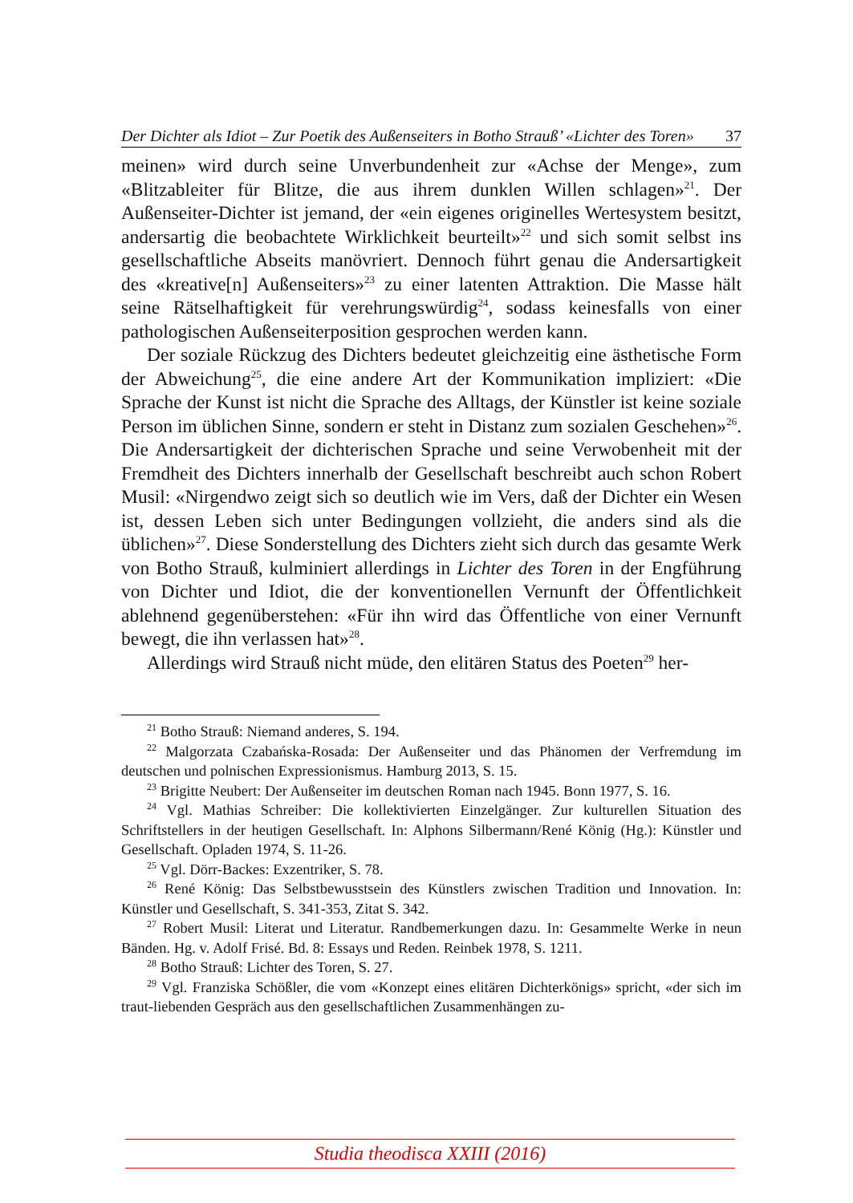Der Dichter als Idiot – Zur Poetik des Außenseiters in Botho Strauß’ «Lichter des Toren» 37
meinen» wird durch seine Unverbundenheit zur «Achse der Menge», zum «Blitzableiter für Blitze, die aus ihrem dunklen Willen schlagen»<sup>21</sup>. Der Außenseiter-Dichter ist jemand, der «ein eigenes originelles Wertesystem besitzt, andersartig die beobachtete Wirklichkeit beurteilt»<sup>22</sup> und sich somit selbst ins gesellschaftliche Abseits manövriert. Dennoch führt genau die Andersartigkeit des «kreative[n] Außenseiters»<sup>23</sup> zu einer latenten Attraktion. Die Masse hält seine Rätselhaftigkeit für verehrungswürdig<sup>24</sup>, sodass keinesfalls von einer pathologischen Außenseiterposition gesprochen werden kann.
Der soziale Rückzug des Dichters bedeutet gleichzeitig eine ästhetische Form der Abweichung<sup>25</sup>, die eine andere Art der Kommunikation impliziert: «Die Sprache der Kunst ist nicht die Sprache des Alltags, der Künstler ist keine soziale Person im üblichen Sinne, sondern er steht in Distanz zum sozialen Geschehen»<sup>26</sup>. Die Andersartigkeit der dichterischen Sprache und seine Verwobenheit mit der Fremdheit des Dichters innerhalb der Gesellschaft beschreibt auch schon Robert Musil: «Nirgendwo zeigt sich so deutlich wie im Vers, daß der Dichter ein Wesen ist, dessen Leben sich unter Bedingungen vollzieht, die anders sind als die üblichen»<sup>27</sup>. Diese Sonderstellung des Dichters zieht sich durch das gesamte Werk von Botho Strauß, kulminiert allerdings in Lichter des Toren in der Engführung von Dichter und Idiot, die der konventionellen Vernunft der Öffentlichkeit ablehnend gegenüberstehen: «Für ihn wird das Öffentliche von einer Vernunft bewegt, die ihn verlassen hat»<sup>28</sup>.
Allerdings wird Strauß nicht müde, den elitären Status des Poeten<sup>29</sup> her-
<sup>21</sup> Botho Strauß: Niemand anderes, S. 194.
<sup>22</sup> Malgorzata Czabańska-Rosada: Der Außenseiter und das Phänomen der Verfremdung im deutschen und polnischen Expressionismus. Hamburg 2013, S. 15.
<sup>23</sup> Brigitte Neubert: Der Außenseiter im deutschen Roman nach 1945. Bonn 1977, S. 16.
<sup>24</sup> Vgl. Mathias Schreiber: Die kollektivierten Einzelgänger. Zur kulturellen Situation des Schriftstellers in der heutigen Gesellschaft. In: Alphons Silbermann/René König (Hg.): Künstler und Gesellschaft. Opladen 1974, S. 11-26.
<sup>25</sup> Vgl. Dörr-Backes: Exzentriker, S. 78.
<sup>26</sup> René König: Das Selbstbewusstsein des Künstlers zwischen Tradition und Innovation. In: Künstler und Gesellschaft, S. 341-353, Zitat S. 342.
<sup>27</sup> Robert Musil: Literat und Literatur. Randbemerkungen dazu. In: Gesammelte Werke in neun Bänden. Hg. v. Adolf Frisé. Bd. 8: Essays und Reden. Reinbek 1978, S. 1211.
<sup>28</sup> Botho Strauß: Lichter des Toren, S. 27.
<sup>29</sup> Vgl. Franziska Schößler, die vom «Konzept eines elitären Dichterkönigs» spricht, «der sich im traut-liebenden Gespräch aus den gesellschaftlichen Zusammenhängen zu-
Studia theodisca XXIII (2016)